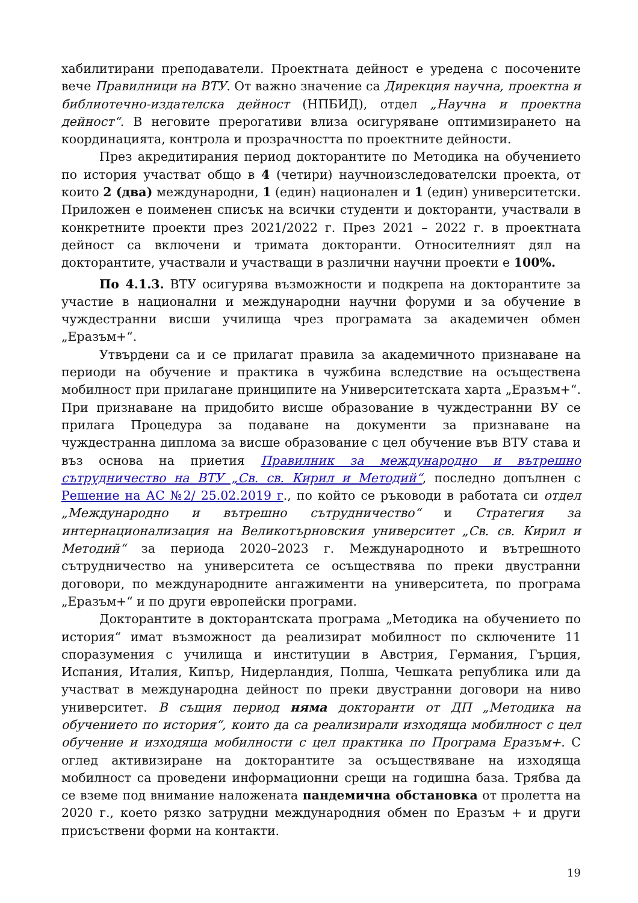хабилитирани преподаватели. Проектната дейност е уредена с посочените вече Правилници на ВТУ. От важно значение са Дирекция научна, проектна и библиотечно-издателска дейност (НПБИД), отдел „Научна и проектна дейност“. В неговите прерогативи влиза осигуряване оптимизирането на координацията, контрола и прозрачността по проектните дейности.
През акредитирания период докторантите по Методика на обучението по история участват общо в 4 (четири) научноизследователски проекта, от които 2 (два) международни, 1 (един) национален и 1 (един) университетски. Приложен е поименен списък на всички студенти и докторанти, участвали в конкретните проекти през 2021/2022 г. През 2021 – 2022 г. в проектната дейност са включени и тримата докторанти. Относителният дял на докторантите, участвали и участващи в различни научни проекти е 100%.
По 4.1.3. ВТУ осигурява възможности и подкрепа на докторантите за участие в национални и международни научни форуми и за обучение в чуждестранни висши училища чрез програмата за академичен обмен „Еразъм+“.
Утвърдени са и се прилагат правила за академичното признаване на периоди на обучение и практика в чужбина вследствие на осъществена мобилност при прилагане принципите на Университетската харта „Еразъм+“. При признаване на придобито висше образование в чуждестранни ВУ се прилага Процедура за подаване на документи за признаване на чуждестранна диплома за висше образование с цел обучение във ВТУ става и въз основа на приетия Правилник за международно и вътрешно сътрудничество на ВТУ „Св. св. Кирил и Методий“, последно допълнен с Решение на АС №2/ 25.02.2019 г., по който се ръководи в работата си отдел „Международно и вътрешно сътрудничество“ и Стратегия за интернационализация на Великотърновския университет „Св. св. Кирил и Методий“ за периода 2020–2023 г. Международното и вътрешното сътрудничество на университета се осъществява по преки двустранни договори, по международните ангажименти на университета, по програма „Еразъм+“ и по други европейски програми.
Докторантите в докторантската програма „Методика на обучението по история“ имат възможност да реализират мобилност по сключените 11 споразумения с училища и институции в Австрия, Германия, Гърция, Испания, Италия, Кипър, Нидерландия, Полша, Чешката република или да участват в международна дейност по преки двустранни договори на ниво университет. В същия период няма докторанти от ДП „Методика на обучението по история“, които да са реализирали изходяща мобилност с цел обучение и изходяща мобилности с цел практика по Програма Еразъм+. С оглед активизиране на докторантите за осъществяване на изходяща мобилност са проведени информационни срещи на годишна база. Трябва да се вземе под внимание наложената пандемична обстановка от пролетта на 2020 г., което рязко затрудни международния обмен по Еразъм + и други присъствени форми на контакти.
19